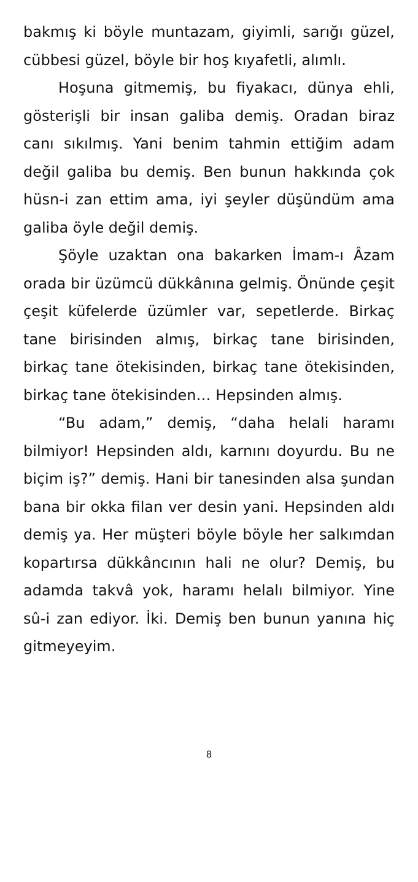bakmış ki böyle muntazam, giyimli, sarığı güzel, cübbesi güzel, böyle bir hoş kıyafetli, alımlı.
Hoşuna gitmemiş, bu fiyakacı, dünya ehli, gösterişli bir insan galiba demiş. Oradan biraz canı sıkılmış. Yani benim tahmin ettiğim adam değil galiba bu demiş. Ben bunun hakkında çok hüsn-i zan ettim ama, iyi şeyler düşündüm ama galiba öyle değil demiş.
Şöyle uzaktan ona bakarken İmam-ı Âzam orada bir üzümcü dükkânına gelmiş. Önünde çeşit çeşit küfelerde üzümler var, sepetlerde. Birkaç tane birisinden almış, birkaç tane birisinden, birkaç tane ötekisinden, birkaç tane ötekisinden, birkaç tane ötekisinden… Hepsinden almış.
“Bu adam,” demiş, “daha helali haramı bilmiyor! Hepsinden aldı, karnını doyurdu. Bu ne biçim iş?” demiş. Hani bir tanesinden alsa şundan bana bir okka filan ver desin yani. Hepsinden aldı demiş ya. Her müşteri böyle böyle her salkımdan kopartırsa dükkâncının hali ne olur? Demiş, bu adamda takvâ yok, haramı helalı bilmiyor. Yine sû-i zan ediyor. İki. Demiş ben bunun yanına hiç gitmeyeyim.
8